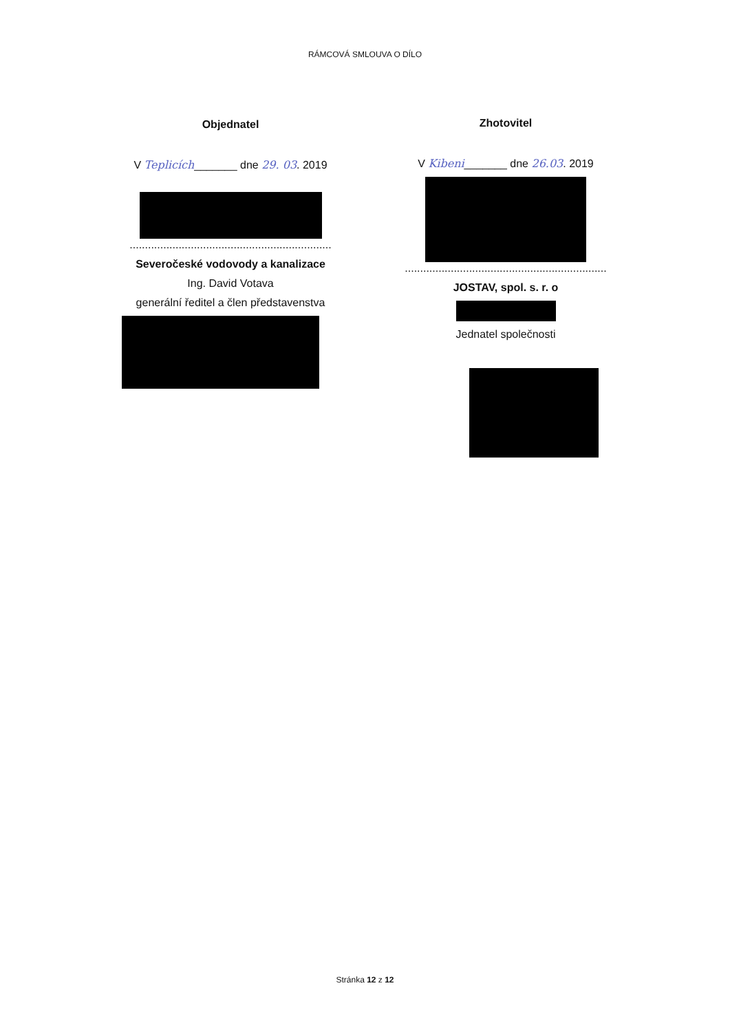RÁMCOVÁ SMLOUVA O DÍLO
Objednatel
V Teplicích_______ dne 29. 03. 2019
..................................................................
Severočeské vodovody a kanalizace
Ing. David Votava
generální ředitel a člen představenstva
Zhotovitel
V Kibeni_______ dne 26.03. 2019
..................................................................
JOSTAV, spol. s. r. o
Jednatel společnosti
Stránka 12 z 12